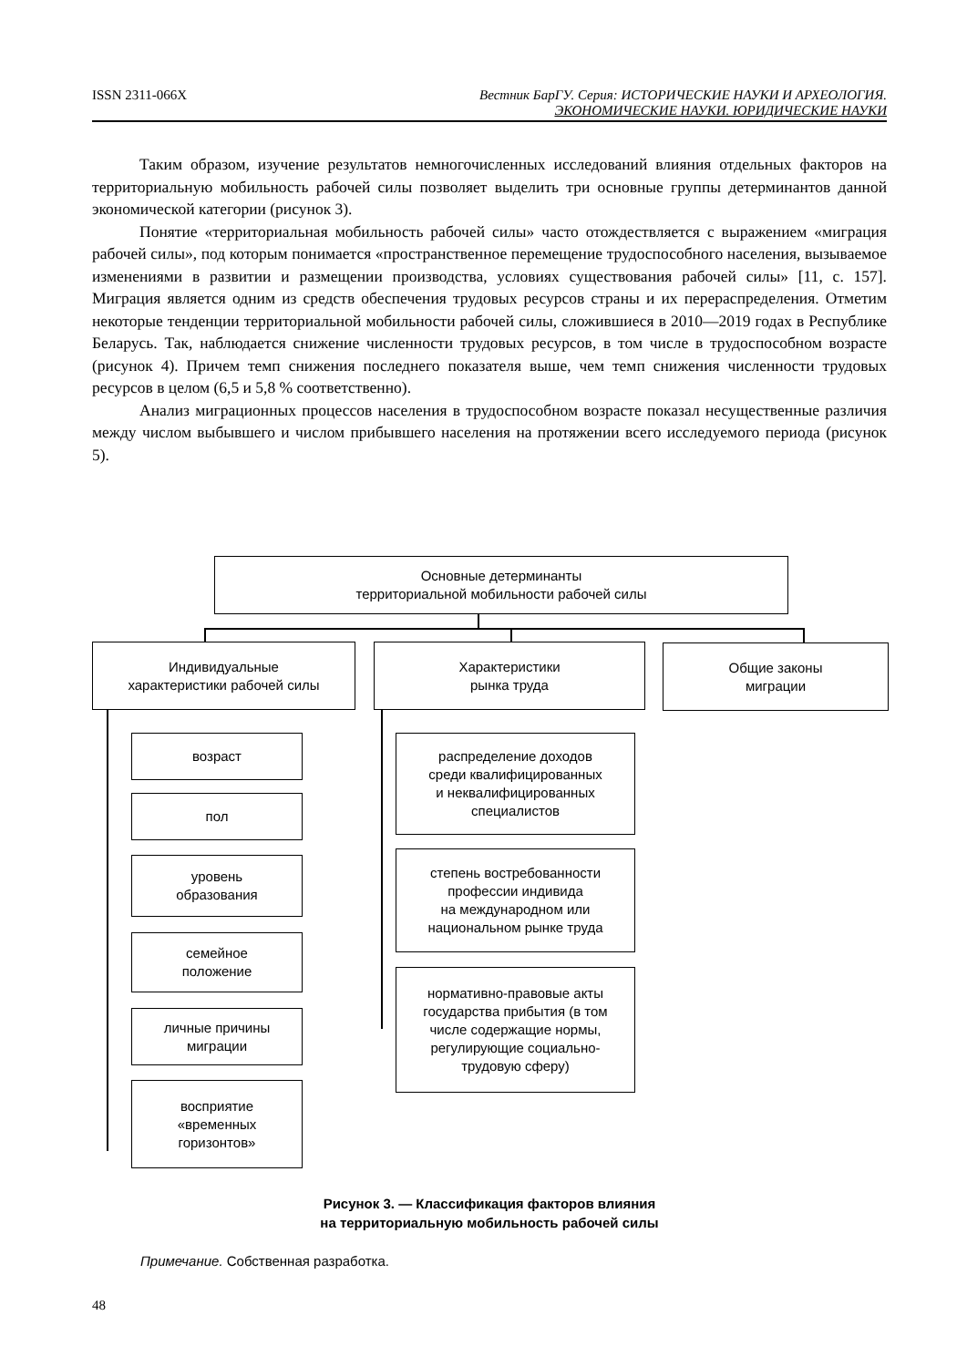ISSN 2311-066X Вестник БарГУ. Серия: ИСТОРИЧЕСКИЕ НАУКИ И АРХЕОЛОГИЯ.
ЭКОНОМИЧЕСКИЕ НАУКИ. ЮРИДИЧЕСКИЕ НАУКИ
Таким образом, изучение результатов немногочисленных исследований влияния отдельных факторов на территориальную мобильность рабочей силы позволяет выделить три основные группы детерминантов данной экономической категории (рисунок 3).
Понятие «территориальная мобильность рабочей силы» часто отождествляется с выражением «миграция рабочей силы», под которым понимается «пространственное перемещение трудоспособного населения, вызываемое изменениями в развитии и размещении производства, условиях существования рабочей силы» [11, с. 157]. Миграция является одним из средств обеспечения трудовых ресурсов страны и их перераспределения. Отметим некоторые тенденции территориальной мобильности рабочей силы, сложившиеся в 2010—2019 годах в Республике Беларусь. Так, наблюдается снижение численности трудовых ресурсов, в том числе в трудоспособном возрасте (рисунок 4). Причем темп снижения последнего показателя выше, чем темп снижения численности трудовых ресурсов в целом (6,5 и 5,8 % соответственно).
Анализ миграционных процессов населения в трудоспособном возрасте показал несущественные различия между числом выбывшего и числом прибывшего населения на протяжении всего исследуемого периода (рисунок 5).
Основные детерминанты
территориальной мобильности рабочей силы
Индивидуальные
характеристики рабочей силы
Характеристики
рынка труда
Общие законы
миграции
возраст
пол
уровень
образования
семейное
положение
личные причины
миграции
восприятие
«временных
горизонтов»
распределение доходов
среди квалифицированных
и неквалифицированных
специалистов
степень востребованности
профессии индивида
на международном или
национальном рынке труда
нормативно-правовые акты
государства прибытия (в том
числе содержащие нормы,
регулирующие социально-
трудовую сферу)
Рисунок 3. — Классификация факторов влияния
на территориальную мобильность рабочей силы
Примечание. Собственная разработка.
48